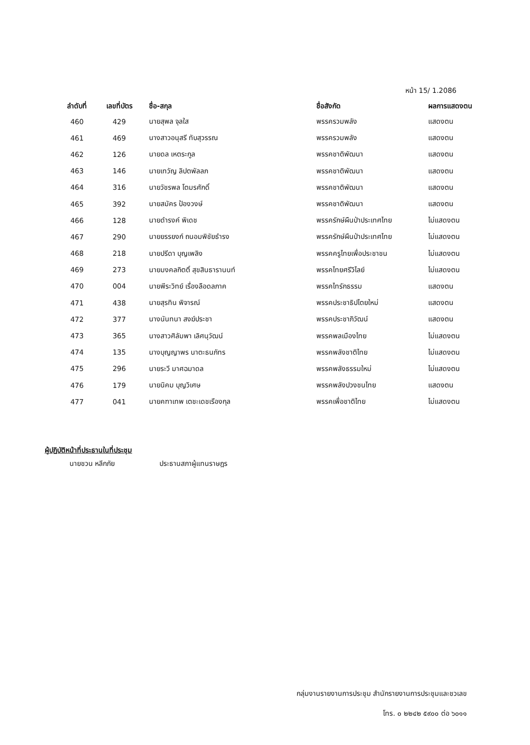หน้า 15/ 1.2086
| ลำดับที่ | เลขที่บัตร | ชื่อ-สกุล | ชื่อสังกัด | ผลการแสดงตน |
| --- | --- | --- | --- | --- |
| 460 | 429 | นายสุพล จุลใส | พรรครวมพลัง | แสดงตน |
| 461 | 469 | นางสาวอนุสรี ทับสุวรรณ | พรรครวมพลัง | แสดงตน |
| 462 | 126 | นายดล เหตระกูล | พรรคชาติพัฒนา | แสดงตน |
| 463 | 146 | นายเทวัญ ลิปตพัลลภ | พรรคชาติพัฒนา | แสดงตน |
| 464 | 316 | นายวัชรพล โตมรศักดิ์ | พรรคชาติพัฒนา | แสดงตน |
| 465 | 392 | นายสมัคร ป้องวงษ์ | พรรคชาติพัฒนา | แสดงตน |
| 466 | 128 | นายดำรงค์ พิเดช | พรรครักษ์ผืนป่าประเทศไทย | ไม่แสดงตน |
| 467 | 290 | นายยรรยงก์ ถนอมพิชัยธำรง | พรรครักษ์ผืนป่าประเทศไทย | ไม่แสดงตน |
| 468 | 218 | นายปรีดา บุญเพลิง | พรรคครูไทยเพื่อประชาชน | ไม่แสดงตน |
| 469 | 273 | นายมงคลกิตติ์ สุขสินธารานนท์ | พรรคไทยศรีวิไลย์ | ไม่แสดงตน |
| 470 | 004 | นายพีระวิทย์ เรื่องลือดลภาค | พรรคไทรักธรรม | แสดงตน |
| 471 | 438 | นายสุรทิน พิจารณ์ | พรรคประชาธิปไตยใหม่ | แสดงตน |
| 472 | 377 | นางนันทนา สงฆ์ประชา | พรรคประชาภิวัฒน์ | แสดงตน |
| 473 | 365 | นางสาวศิลัมพา เลิศนุวัฒน์ | พรรคพลเมืองไทย | ไม่แสดงตน |
| 474 | 135 | นางบุญญาพร นาตะธนภัทร | พรรคพลังชาติไทย | ไม่แสดงตน |
| 475 | 296 | นายระวี มาศฉมาดล | พรรคพลังธรรมใหม่ | ไม่แสดงตน |
| 476 | 179 | นายนิคม บุญวิเศษ | พรรคพลังปวงชนไทย | แสดงตน |
| 477 | 041 | นายคฑาเทพ เตชะเดชเรืองกุล | พรรคเพื่อชาติไทย | ไม่แสดงตน |
ผู้ปฏิบัติหน้าที่ประธานในที่ประชุม
นายชวน หลีกภัย ประธานสภาผู้แทนราษฎร
กลุ่มงานรายงานการประชุม สำนักรายงานการประชุมและชวเลข
โทร. ๐ ๒๒๔๒ ๕๙๐๐ ต่อ ๖๐๑๑